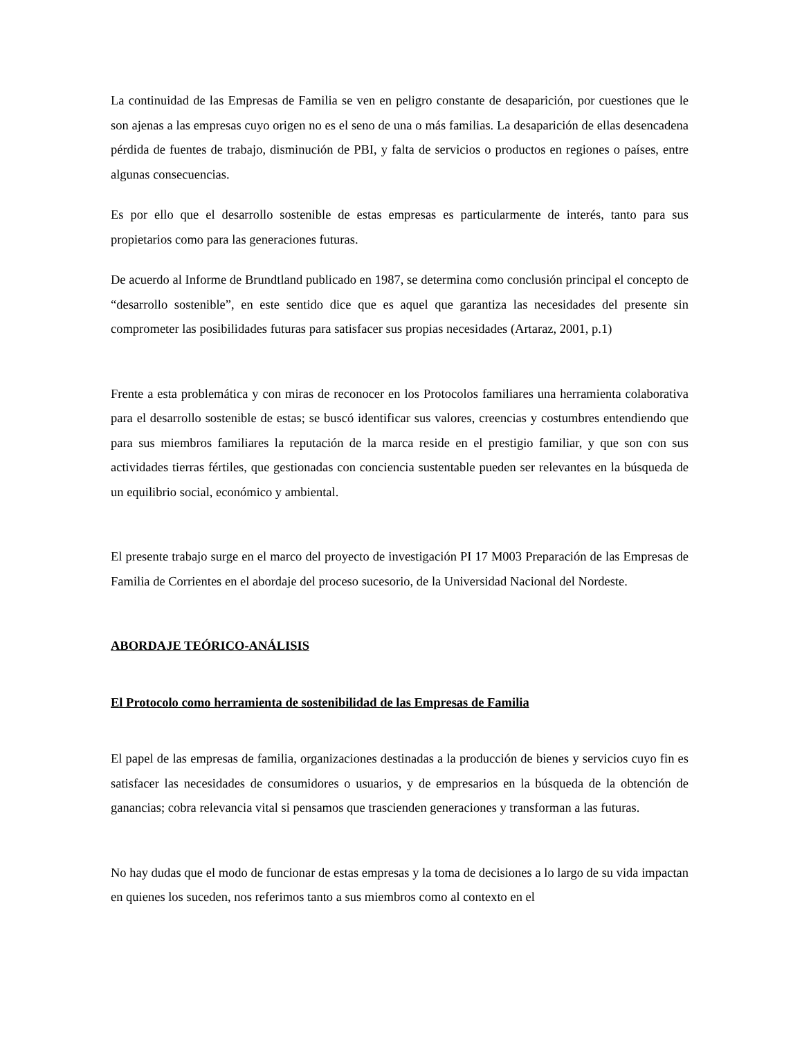La continuidad de las Empresas de Familia se ven en peligro constante de desaparición, por cuestiones que le son ajenas a las empresas cuyo origen no es el seno de una o más familias. La desaparición de ellas desencadena pérdida de fuentes de trabajo, disminución de PBI, y falta de servicios o productos en regiones o países, entre algunas consecuencias.
Es por ello que el desarrollo sostenible de estas empresas es particularmente de interés, tanto para sus propietarios como para las generaciones futuras.
De acuerdo al Informe de Brundtland publicado en 1987, se determina como conclusión principal el concepto de “desarrollo sostenible”, en este sentido dice que es aquel que garantiza las necesidades del presente sin comprometer las posibilidades futuras para satisfacer sus propias necesidades (Artaraz, 2001, p.1)
Frente a esta problemática y con miras de reconocer en los Protocolos familiares una herramienta colaborativa para el desarrollo sostenible de estas; se buscó identificar sus valores, creencias y costumbres entendiendo que para sus miembros familiares la reputación de la marca reside en el prestigio familiar, y que son con sus actividades tierras fértiles, que gestionadas con conciencia sustentable pueden ser relevantes en la búsqueda de un equilibrio social, económico y ambiental.
El presente trabajo surge en el marco del proyecto de investigación PI 17 M003 Preparación de las Empresas de Familia de Corrientes en el abordaje del proceso sucesorio, de la Universidad Nacional del Nordeste.
ABORDAJE TEÓRICO-ANÁLISIS
El Protocolo como herramienta de sostenibilidad de las Empresas de Familia
El papel de las empresas de familia, organizaciones destinadas a la producción de bienes y servicios cuyo fin es satisfacer las necesidades de consumidores o usuarios, y de empresarios en la búsqueda de la obtención de ganancias; cobra relevancia vital si pensamos que trascienden generaciones y transforman a las futuras.
No hay dudas que el modo de funcionar de estas empresas y la toma de decisiones a lo largo de su vida impactan en quienes los suceden, nos referimos tanto a sus miembros como al contexto en el